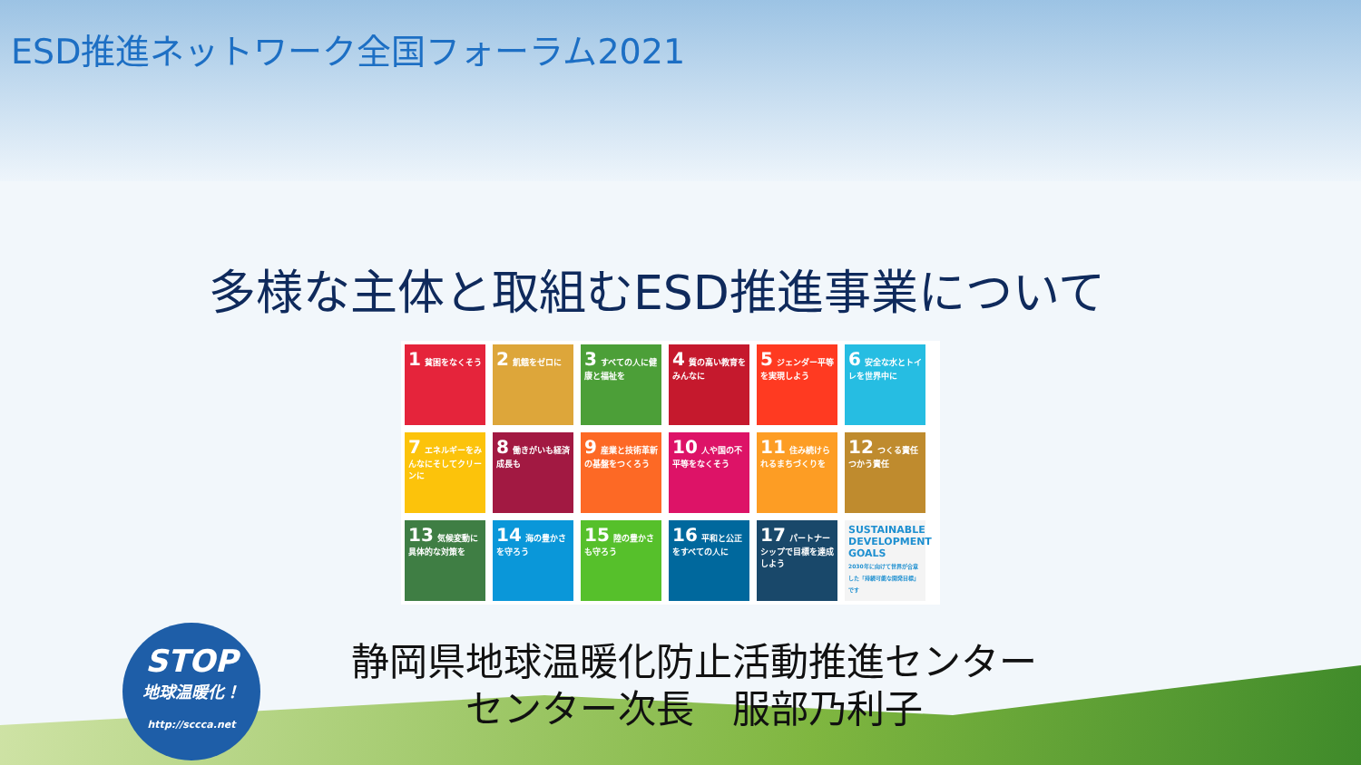ESD推進ネットワーク全国フォーラム2021
多様な主体と取組むESD推進事業について
1 貧困をなくそう
2 飢餓をゼロに
3 すべての人に健康と福祉を
4 質の高い教育をみんなに
5 ジェンダー平等を実現しよう
6 安全な水とトイレを世界中に
7 エネルギーをみんなにそしてクリーンに
8 働きがいも経済成長も
9 産業と技術革新の基盤をつくろう
10 人や国の不平等をなくそう
11 住み続けられるまちづくりを
12 つくる責任つかう責任
13 気候変動に具体的な対策を
14 海の豊かさを守ろう
15 陸の豊かさも守ろう
16 平和と公正をすべての人に
17 パートナーシップで目標を達成しよう
SUSTAINABLE DEVELOPMENT GOALS
2030年に向けて世界が合意した「持続可能な開発目標」です
STOP
地球温暖化！
http://sccca.net
静岡県地球温暖化防止活動推進センター
センター次長　服部乃利子